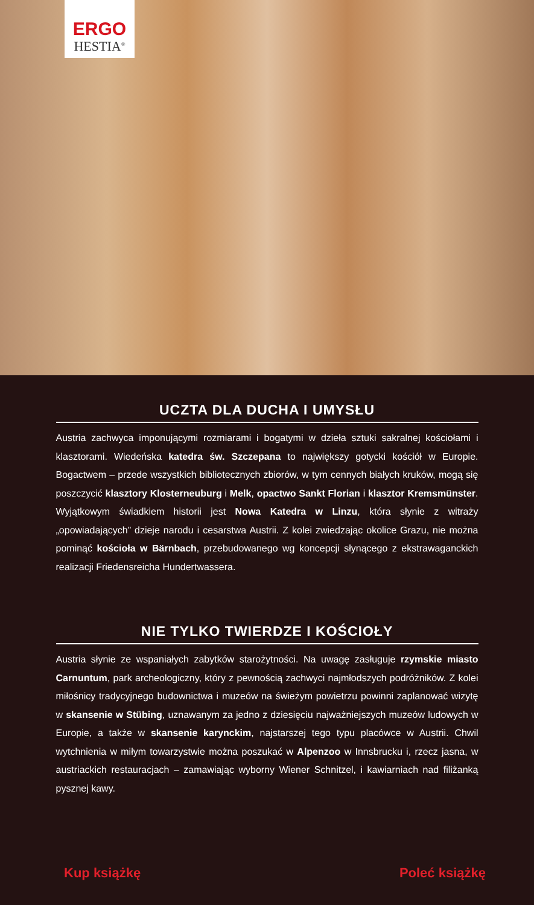ERGO
HESTIA<sup>®</sup>
UCZTA DLA DUCHA I UMYSŁU
Austria zachwyca imponującymi rozmiarami i bogatymi w dzieła sztuki sakralnej kościołami i klasztorami. Wiedeńska katedra św. Szczepana to największy gotycki kościół w Europie. Bogactwem – przede wszystkich bibliotecznych zbiorów, w tym cennych białych kruków, mogą się poszczycić klasztory Klosterneuburg i Melk, opactwo Sankt Florian i klasztor Kremsmünster. Wyjątkowym świadkiem historii jest Nowa Katedra w Linzu, która słynie z witraży „opowiadających” dzieje narodu i cesarstwa Austrii. Z kolei zwiedzając okolice Grazu, nie można pominąć kościoła w Bärnbach, przebudowanego wg koncepcji słynącego z ekstrawaganckich realizacji Friedensreicha Hundertwassera.
NIE TYLKO TWIERDZE I KOŚCIOŁY
Austria słynie ze wspaniałych zabytków starożytności. Na uwagę zasługuje rzymskie miasto Carnuntum, park archeologiczny, który z pewnością zachwyci najmłodszych podróżników. Z kolei miłośnicy tradycyjnego budownictwa i muzeów na świeżym powietrzu powinni zaplanować wizytę w skansenie w Stübing, uznawanym za jedno z dziesięciu najważniejszych muzeów ludowych w Europie, a także w skansenie karynckim, najstarszej tego typu placówce w Austrii. Chwil wytchnienia w miłym towarzystwie można poszukać w Alpenzoo w Innsbrucku i, rzecz jasna, w austriackich restauracjach – zamawiając wyborny Wiener Schnitzel, i kawiarniach nad filiżanką pysznej kawy.
Kup książkę Poleć książkę